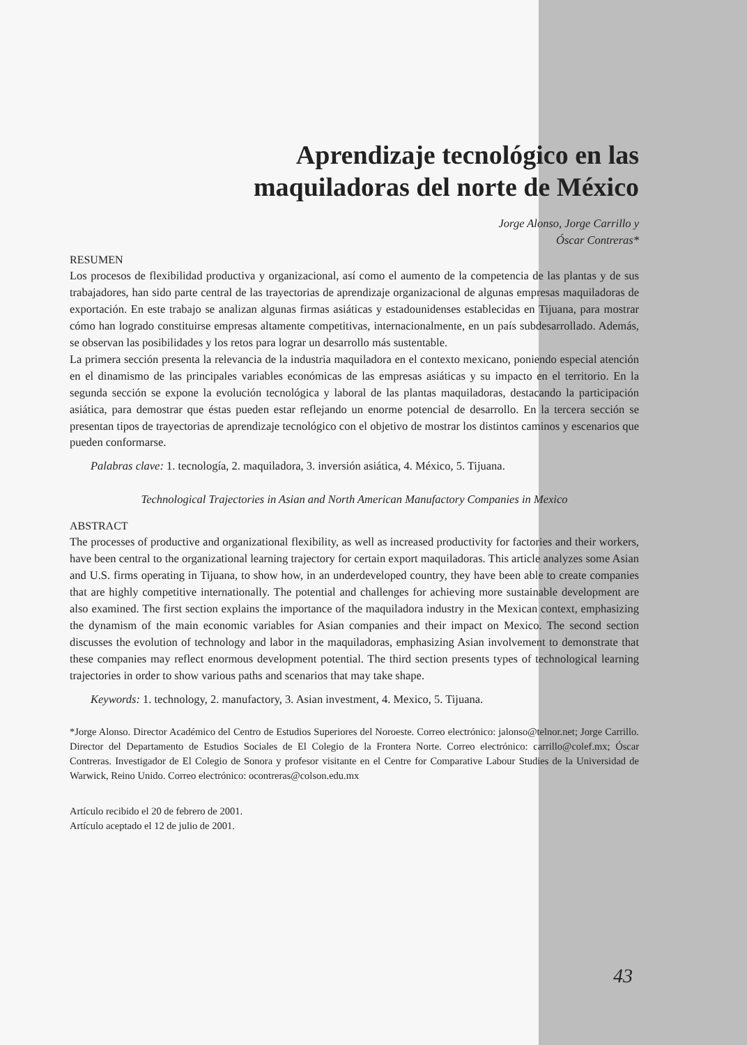Aprendizaje tecnológico en las
maquiladoras del norte de México
Jorge Alonso, Jorge Carrillo y
Óscar Contreras*
RESUMEN
Los procesos de flexibilidad productiva y organizacional, así como el aumento de la competencia de las plantas y de sus trabajadores, han sido parte central de las trayectorias de aprendizaje organizacional de algunas empresas maquiladoras de exportación. En este trabajo se analizan algunas firmas asiáticas y estadounidenses establecidas en Tijuana, para mostrar cómo han logrado constituirse empresas altamente competitivas, internacionalmente, en un país subdesarrollado. Además, se observan las posibilidades y los retos para lograr un desarrollo más sustentable.
La primera sección presenta la relevancia de la industria maquiladora en el contexto mexicano, poniendo especial atención en el dinamismo de las principales variables económicas de las empresas asiáticas y su impacto en el territorio. En la segunda sección se expone la evolución tecnológica y laboral de las plantas maquiladoras, destacando la participación asiática, para demostrar que éstas pueden estar reflejando un enorme potencial de desarrollo. En la tercera sección se presentan tipos de trayectorias de aprendizaje tecnológico con el objetivo de mostrar los distintos caminos y escenarios que pueden conformarse.
Palabras clave: 1. tecnología, 2. maquiladora, 3. inversión asiática, 4. México, 5. Tijuana.
Technological Trajectories in Asian and North American Manufactory Companies in Mexico
ABSTRACT
The processes of productive and organizational flexibility, as well as increased productivity for factories and their workers, have been central to the organizational learning trajectory for certain export maquiladoras. This article analyzes some Asian and U.S. firms operating in Tijuana, to show how, in an underdeveloped country, they have been able to create companies that are highly competitive internationally. The potential and challenges for achieving more sustainable development are also examined. The first section explains the importance of the maquiladora industry in the Mexican context, emphasizing the dynamism of the main economic variables for Asian companies and their impact on Mexico. The second section discusses the evolution of technology and labor in the maquiladoras, emphasizing Asian involvement to demonstrate that these companies may reflect enormous development potential. The third section presents types of technological learning trajectories in order to show various paths and scenarios that may take shape.
Keywords: 1. technology, 2. manufactory, 3. Asian investment, 4. Mexico, 5. Tijuana.
*Jorge Alonso. Director Académico del Centro de Estudios Superiores del Noroeste. Correo electrónico: jalonso@telnor.net; Jorge Carrillo. Director del Departamento de Estudios Sociales de El Colegio de la Frontera Norte. Correo electrónico: carrillo@colef.mx; Óscar Contreras. Investigador de El Colegio de Sonora y profesor visitante en el Centre for Comparative Labour Studies de la Universidad de Warwick, Reino Unido. Correo electrónico: ocontreras@colson.edu.mx
Artículo recibido el 20 de febrero de 2001.
Artículo aceptado el 12 de julio de 2001.
43